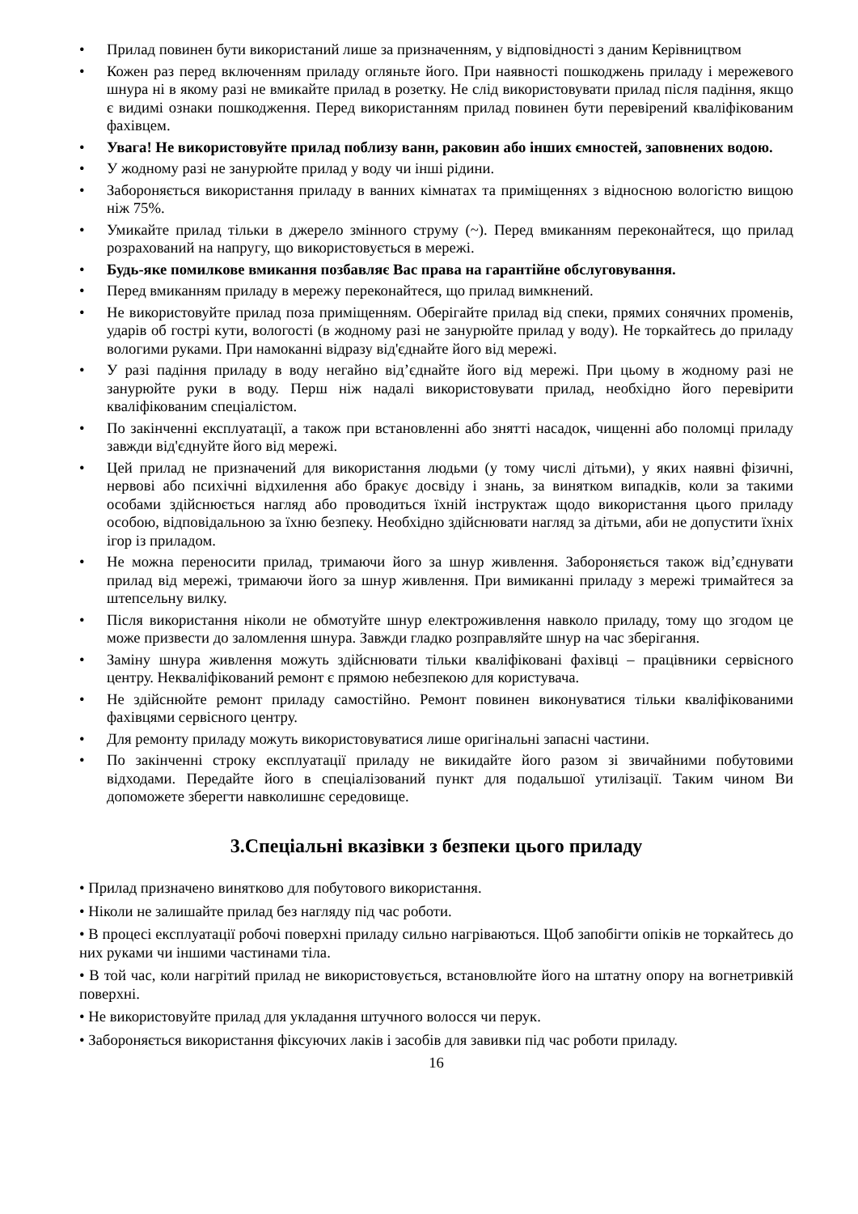• Прилад повинен бути використаний лише за призначенням, у відповідності з даним Керівництвом
• Кожен раз перед включенням приладу огляньте його. При наявності пошкоджень приладу і мережевого шнура ні в якому разі не вмикайте прилад в розетку. Не слід використовувати прилад після падіння, якщо є видимі ознаки пошкодження. Перед використанням прилад повинен бути перевірений кваліфікованим фахівцем.
• Увага! Не використовуйте прилад поблизу ванн, раковин або інших ємностей, заповнених водою.
• У жодному разі не занурюйте прилад у воду чи інші рідини.
• Забороняється використання приладу в ванних кімнатах та приміщеннях з відносною вологістю вищою ніж 75%.
• Умикайте прилад тільки в джерело змінного струму (~). Перед вмиканням переконайтеся, що прилад розрахований на напругу, що використовується в мережі.
• Будь-яке помилкове вмикання позбавляє Вас права на гарантійне обслуговування.
• Перед вмиканням приладу в мережу переконайтеся, що прилад вимкнений.
• Не використовуйте прилад поза приміщенням. Оберігайте прилад від спеки, прямих сонячних променів, ударів об гострі кути, вологості (в жодному разі не занурюйте прилад у воду). Не торкайтесь до приладу вологими руками. При намоканні відразу від'єднайте його від мережі.
• У разі падіння приладу в воду негайно від’єднайте його від мережі. При цьому в жодному разі не занурюйте руки в воду. Перш ніж надалі використовувати прилад, необхідно його перевірити кваліфікованим спеціалістом.
• По закінченні експлуатації, а також при встановленні або знятті насадок, чищенні або поломці приладу завжди від'єднуйте його від мережі.
• Цей прилад не призначений для використання людьми (у тому числі дітьми), у яких наявні фізичні, нервові або психічні відхилення або бракує досвіду і знань, за винятком випадків, коли за такими особами здійснюється нагляд або проводиться їхній інструктаж щодо використання цього приладу особою, відповідальною за їхню безпеку. Необхідно здійснювати нагляд за дітьми, аби не допустити їхніх ігор із приладом.
• Не можна переносити прилад, тримаючи його за шнур живлення. Забороняється також від’єднувати прилад від мережі, тримаючи його за шнур живлення. При вимиканні приладу з мережі тримайтеся за штепсельну вилку.
• Після використання ніколи не обмотуйте шнур електроживлення навколо приладу, тому що згодом це може призвести до заломлення шнура. Завжди гладко розправляйте шнур на час зберігання.
• Заміну шнура живлення можуть здійснювати тільки кваліфіковані фахівці – працівники сервісного центру. Некваліфікований ремонт є прямою небезпекою для користувача.
• Не здійснюйте ремонт приладу самостійно. Ремонт повинен виконуватися тільки кваліфікованими фахівцями сервісного центру.
• Для ремонту приладу можуть використовуватися лише оригінальні запасні частини.
• По закінченні строку експлуатації приладу не викидайте його разом зі звичайними побутовими відходами. Передайте його в спеціалізований пункт для подальшої утилізації. Таким чином Ви допоможете зберегти навколишнє середовище.
3.Спеціальні вказівки з безпеки цього приладу
• Прилад призначено винятково для побутового використання.
• Ніколи не залишайте прилад без нагляду під час роботи.
• В процесі експлуатації робочі поверхні приладу сильно нагріваються. Щоб запобігти опіків не торкайтесь до них руками чи іншими частинами тіла.
• В той час, коли нагрітий прилад не використовується, встановлюйте його на штатну опору на вогнетривкій поверхні.
• Не використовуйте прилад для укладання штучного волосся чи перук.
• Забороняється використання фіксуючих лаків і засобів для завивки під час роботи приладу.
16